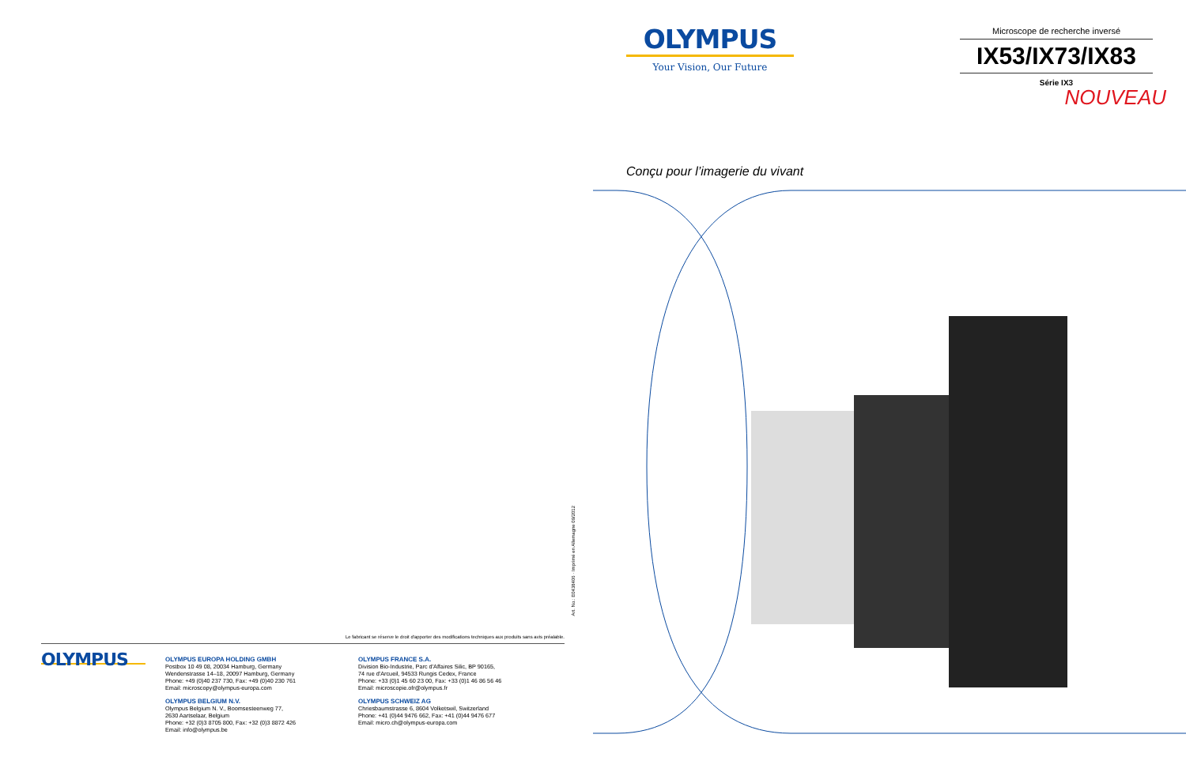Le fabricant se réserve le droit d'apporter des modifications techniques aux produits sans avis préalable.
OLYMPUS
OLYMPUS EUROPA HOLDING GMBH
Postbox 10 49 08, 20034 Hamburg, Germany
Wendenstrasse 14–18, 20097 Hamburg, Germany
Phone: +49 (0)40 237 730, Fax: +49 (0)40 230 761
Email: microscopy@olympus-europa.com
OLYMPUS BELGIUM N.V.
Olympus Belgium N. V., Boomsesteenweg 77,
2630 Aartselaar, Belgium
Phone: +32 (0)3 8705 800, Fax: +32 (0)3 8872 426
Email: info@olympus.be
OLYMPUS FRANCE S.A.
Division Bio-Industrie, Parc d'Affaires Silic, BP 90165,
74 rue d'Arcueil, 94533 Rungis Cedex, France
Phone: +33 (0)1 45 60 23 00, Fax: +33 (0)1 46 86 56 46
Email: microscopie.ofr@olympus.fr
OLYMPUS SCHWEIZ AG
Chriesbaumstrasse 6, 8604 Volketswil, Switzerland
Phone: +41 (0)44 9476 662, Fax: +41 (0)44 9476 677
Email: micro.ch@olympus-europa.com
Art. No.: E0438406 · Imprimé en Allemagne 09/2012
OLYMPUS
Your Vision, Our Future
Microscope de recherche inversé
IX53/IX73/IX83
Série IX3
NOUVEAU
Conçu pour l’imagerie du vivant